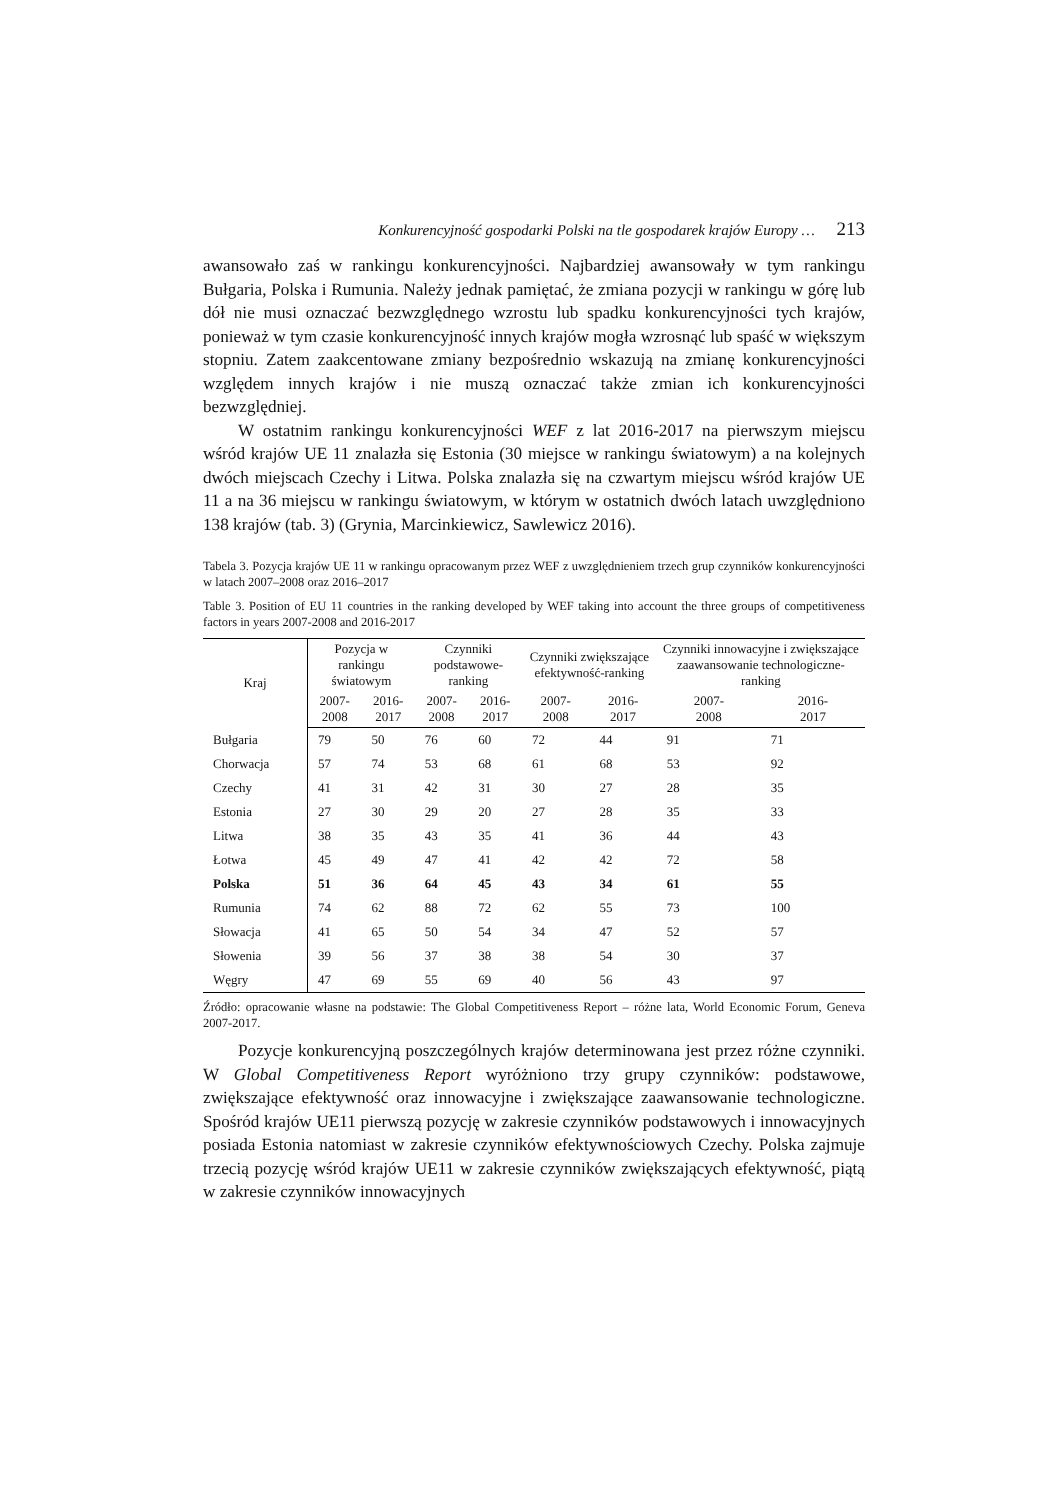Konkurencyjność gospodarki Polski na tle gospodarek krajów Europy … 213
awansowało zaś w rankingu konkurencyjności. Najbardziej awansowały w tym rankingu Bułgaria, Polska i Rumunia. Należy jednak pamiętać, że zmiana pozycji w rankingu w górę lub dół nie musi oznaczać bezwzględnego wzrostu lub spadku konkurencyjności tych krajów, ponieważ w tym czasie konkurencyjność innych krajów mogła wzrosnąć lub spaść w większym stopniu. Zatem zaakcentowane zmiany bezpośrednio wskazują na zmianę konkurencyjności względem innych krajów i nie muszą oznaczać także zmian ich konkurencyjności bezwzględniej.
W ostatnim rankingu konkurencyjności WEF z lat 2016-2017 na pierwszym miejscu wśród krajów UE 11 znalazła się Estonia (30 miejsce w rankingu światowym) a na kolejnych dwóch miejscach Czechy i Litwa. Polska znalazła się na czwartym miejscu wśród krajów UE 11 a na 36 miejscu w rankingu światowym, w którym w ostatnich dwóch latach uwzględniono 138 krajów (tab. 3) (Grynia, Marcinkiewicz, Sawlewicz 2016).
Tabela 3. Pozycja krajów UE 11 w rankingu opracowanym przez WEF z uwzględnieniem trzech grup czynników konkurencyjności w latach 2007–2008 oraz 2016–2017
Table 3. Position of EU 11 countries in the ranking developed by WEF taking into account the three groups of competitiveness factors in years 2007-2008 and 2016-2017
| Kraj | Pozycja w rankingu światowym | | Czynniki podstawowe-ranking | | Czynniki zwiększające efektywność-ranking | | Czynniki innowacyjne i zwiększające zaawansowanie technologiczne-ranking | |
| --- | --- | --- | --- | --- | --- | --- | --- | --- |
| | 2007- 2008 | 2016- 2017 | 2007- 2008 | 2016- 2017 | 2007- 2008 | 2016- 2017 | 2007- 2008 | 2016- 2017 |
| Bułgaria | 79 | 50 | 76 | 60 | 72 | 44 | 91 | 71 |
| Chorwacja | 57 | 74 | 53 | 68 | 61 | 68 | 53 | 92 |
| Czechy | 41 | 31 | 42 | 31 | 30 | 27 | 28 | 35 |
| Estonia | 27 | 30 | 29 | 20 | 27 | 28 | 35 | 33 |
| Litwa | 38 | 35 | 43 | 35 | 41 | 36 | 44 | 43 |
| Łotwa | 45 | 49 | 47 | 41 | 42 | 42 | 72 | 58 |
| Polska | 51 | 36 | 64 | 45 | 43 | 34 | 61 | 55 |
| Rumunia | 74 | 62 | 88 | 72 | 62 | 55 | 73 | 100 |
| Słowacja | 41 | 65 | 50 | 54 | 34 | 47 | 52 | 57 |
| Słowenia | 39 | 56 | 37 | 38 | 38 | 54 | 30 | 37 |
| Węgry | 47 | 69 | 55 | 69 | 40 | 56 | 43 | 97 |
Źródło: opracowanie własne na podstawie: The Global Competitiveness Report – różne lata, World Economic Forum, Geneva 2007-2017.
Pozycje konkurencyjną poszczególnych krajów determinowana jest przez różne czynniki. W Global Competitiveness Report wyróżniono trzy grupy czynników: podstawowe, zwiększające efektywność oraz innowacyjne i zwiększające zaawansowanie technologiczne. Spośród krajów UE11 pierwszą pozycję w zakresie czynników podstawowych i innowacyjnych posiada Estonia natomiast w zakresie czynników efektywnościowych Czechy. Polska zajmuje trzecią pozycję wśród krajów UE11 w zakresie czynników zwiększających efektywność, piątą w zakresie czynników innowacyjnych